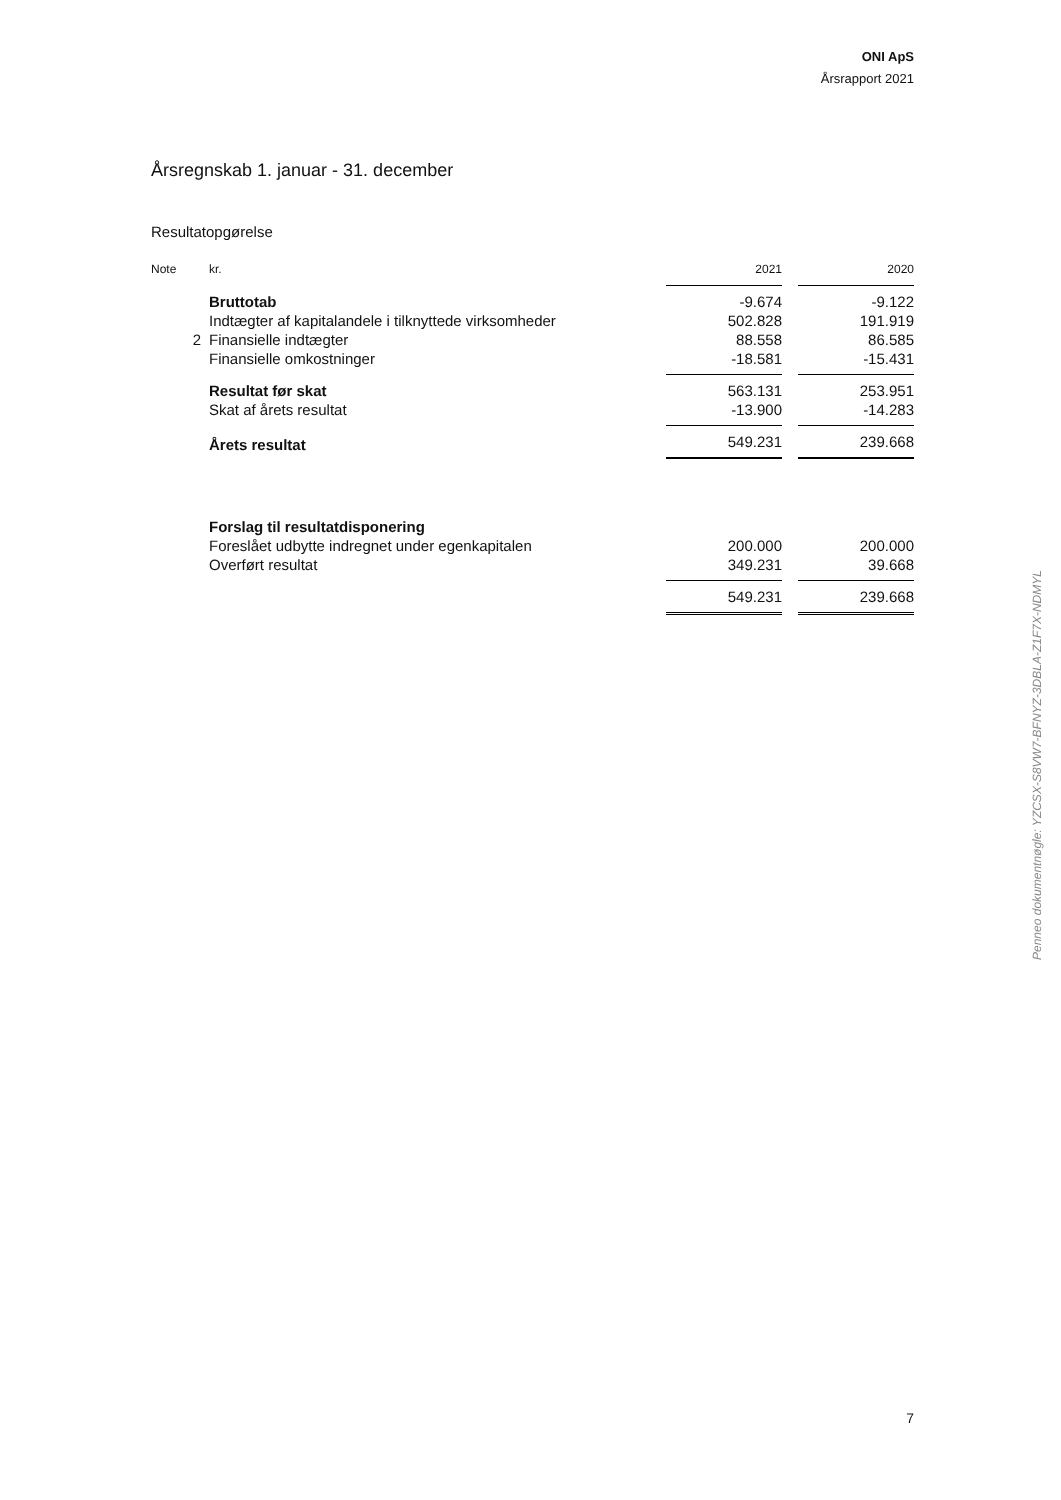ONI ApS
Årsrapport 2021
Årsregnskab 1. januar - 31. december
Resultatopgørelse
| Note | kr. | 2021 | | 2020 |
| --- | --- | --- | --- | --- |
| | Bruttotab | -9.674 | | -9.122 |
| | Indtægter af kapitalandele i tilknyttede virksomheder | 502.828 | | 191.919 |
| 2 | Finansielle indtægter | 88.558 | | 86.585 |
| | Finansielle omkostninger | -18.581 | | -15.431 |
| | Resultat før skat | 563.131 | | 253.951 |
| | Skat af årets resultat | -13.900 | | -14.283 |
| | Årets resultat | 549.231 | | 239.668 |
| | Forslag til resultatdisponering | | | |
| | Foreslået udbytte indregnet under egenkapitalen | 200.000 | | 200.000 |
| | Overført resultat | 349.231 | | 39.668 |
| | | 549.231 | | 239.668 |
Penneo dokumentnøgle: YZCSX-S8VW7-BFNYZ-3DBLA-Z1F7X-NDMYL
7